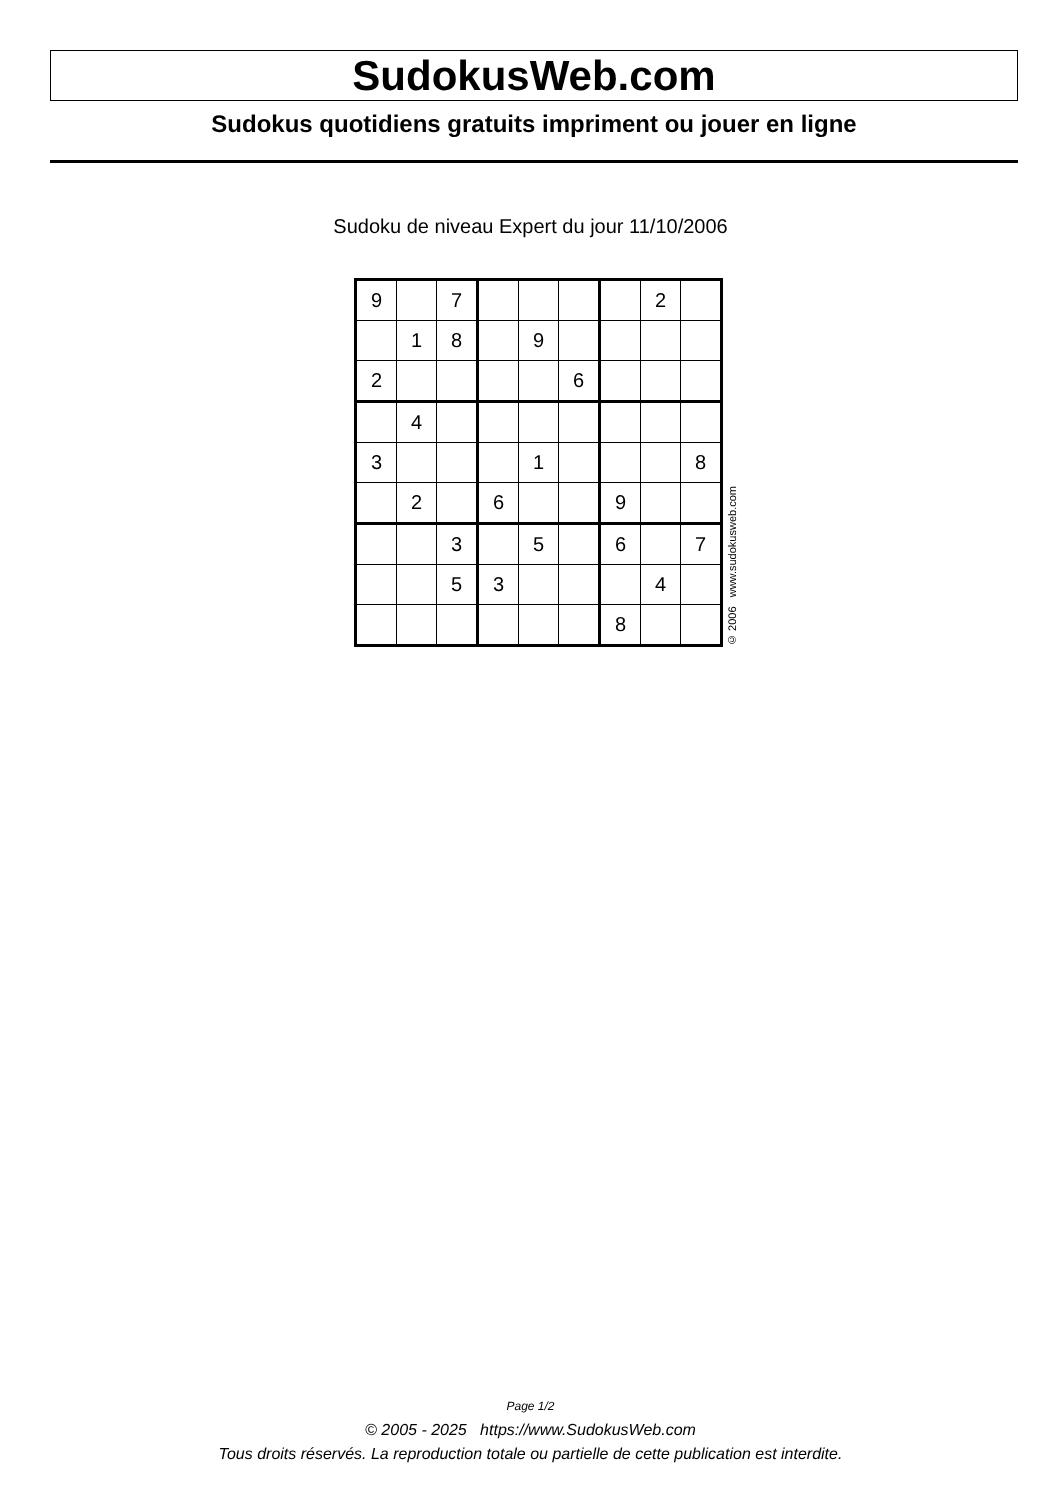SudokusWeb.com
Sudokus quotidiens gratuits impriment ou jouer en ligne
Sudoku de niveau Expert du jour 11/10/2006
| 9 | | 7 | | | | | 2 | |
| | 1 | 8 | | 9 | | | | |
| 2 | | | | | 6 | | | |
| | 4 | | | | | | | |
| 3 | | | | 1 | | | | 8 |
| | 2 | | 6 | | | 9 | | |
| | | 3 | | 5 | | 6 | | 7 |
| | | 5 | 3 | | | | 4 | |
| | | | | | | 8 | | |
© 2006 www.sudokusweb.com
Page 1/2
© 2005 - 2025 https://www.SudokusWeb.com
Tous droits réservés. La reproduction totale ou partielle de cette publication est interdite.